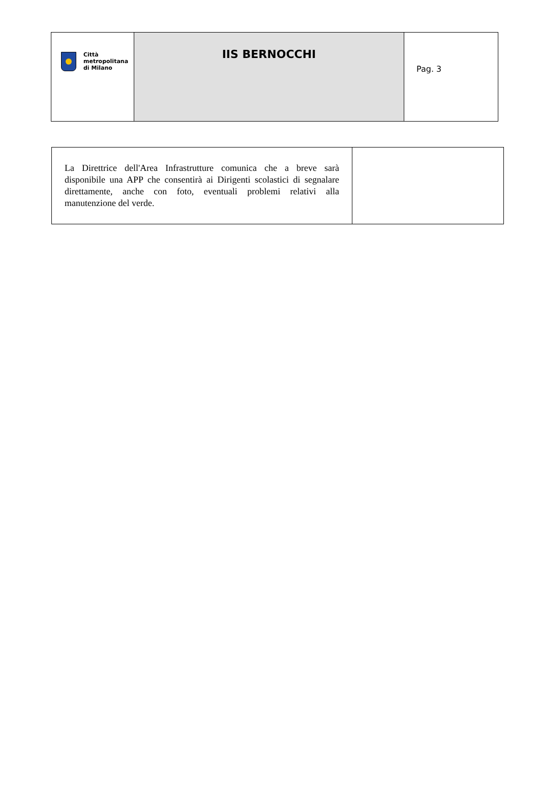| Città metropolitana di Milano | IIS BERNOCCHI | Pag. 3 |
| La Direttrice dell'Area Infrastrutture comunica che a breve sarà disponibile una APP che consentirà ai Dirigenti scolastici di segnalare direttamente, anche con foto, eventuali problemi relativi alla manutenzione del verde. | |